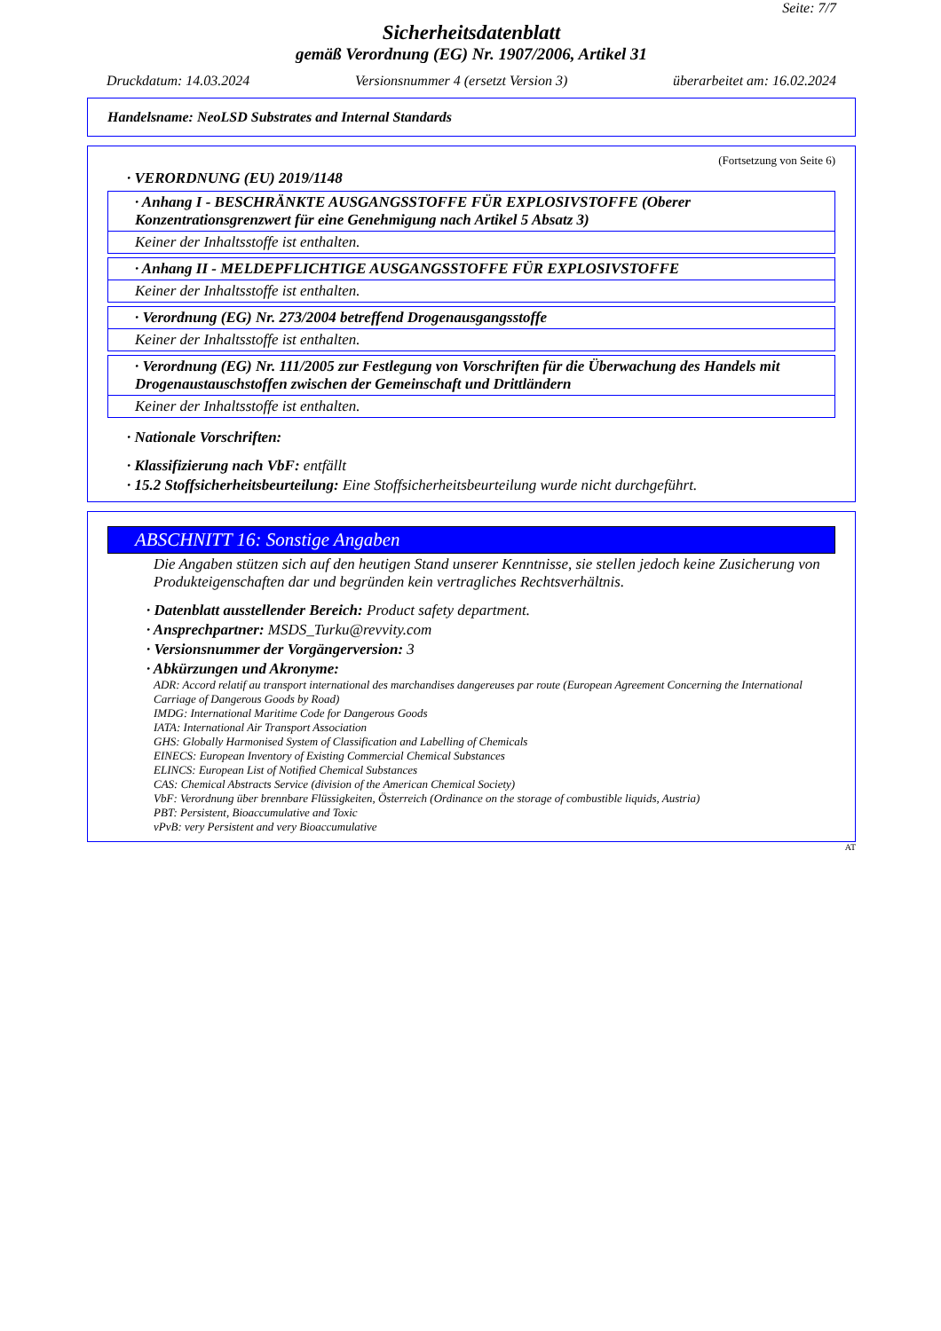Seite: 7/7
Sicherheitsdatenblatt
gemäß Verordnung (EG) Nr. 1907/2006, Artikel 31
Druckdatum: 14.03.2024 Versionsnummer 4 (ersetzt Version 3) überarbeitet am: 16.02.2024
Handelsname: NeoLSD Substrates and Internal Standards
(Fortsetzung von Seite 6)
· VERORDNUNG (EU) 2019/1148
· Anhang I - BESCHRÄNKTE AUSGANGSSTOFFE FÜR EXPLOSIVSTOFFE (Oberer Konzentrationsgrenzwert für eine Genehmigung nach Artikel 5 Absatz 3)
Keiner der Inhaltsstoffe ist enthalten.
· Anhang II - MELDEPFLICHTIGE AUSGANGSSTOFFE FÜR EXPLOSIVSTOFFE
Keiner der Inhaltsstoffe ist enthalten.
· Verordnung (EG) Nr. 273/2004 betreffend Drogenausgangsstoffe
Keiner der Inhaltsstoffe ist enthalten.
· Verordnung (EG) Nr. 111/2005 zur Festlegung von Vorschriften für die Überwachung des Handels mit Drogenaustauschstoffen zwischen der Gemeinschaft und Drittländern
Keiner der Inhaltsstoffe ist enthalten.
· Nationale Vorschriften:
· Klassifizierung nach VbF: entfällt
· 15.2 Stoffsicherheitsbeurteilung: Eine Stoffsicherheitsbeurteilung wurde nicht durchgeführt.
ABSCHNITT 16: Sonstige Angaben
Die Angaben stützen sich auf den heutigen Stand unserer Kenntnisse, sie stellen jedoch keine Zusicherung von Produkteigenschaften dar und begründen kein vertragliches Rechtsverhältnis.
· Datenblatt ausstellender Bereich: Product safety department.
· Ansprechpartner: MSDS_Turku@revvity.com
· Versionsnummer der Vorgängerversion: 3
· Abkürzungen und Akronyme:
ADR: Accord relatif au transport international des marchandises dangereuses par route (European Agreement Concerning the International Carriage of Dangerous Goods by Road)
IMDG: International Maritime Code for Dangerous Goods
IATA: International Air Transport Association
GHS: Globally Harmonised System of Classification and Labelling of Chemicals
EINECS: European Inventory of Existing Commercial Chemical Substances
ELINCS: European List of Notified Chemical Substances
CAS: Chemical Abstracts Service (division of the American Chemical Society)
VbF: Verordnung über brennbare Flüssigkeiten, Österreich (Ordinance on the storage of combustible liquids, Austria)
PBT: Persistent, Bioaccumulative and Toxic
vPvB: very Persistent and very Bioaccumulative
AT